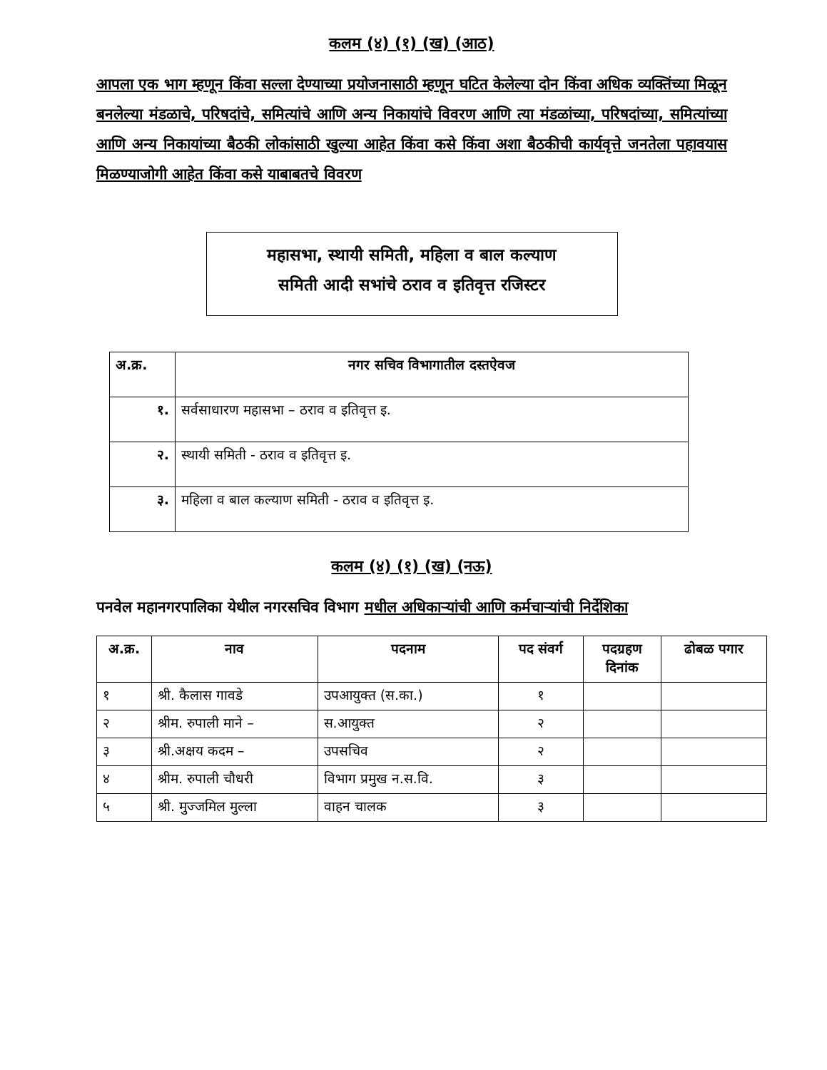कलम (४) (१) (ख) (आठ)
आपला एक भाग म्हणून किंवा सल्ला देण्याच्या प्रयोजनासाठी म्हणून घटित केलेल्या दोन किंवा अधिक व्यक्तिंच्या मिळून बनलेल्या मंडळाचे, परिषदांचे, समित्यांचे आणि अन्य निकायांचे विवरण आणि त्या मंडळांच्या, परिषदांच्या, समित्यांच्या आणि अन्य निकायांच्या बैठकी लोकांसाठी खुल्या आहेत किंवा कसे किंवा अशा बैठकीची कार्यवृत्ते जनतेला पहावयास मिळण्याजोगी आहेत किंवा कसे याबाबतचे विवरण
महासभा, स्थायी समिती, महिला व बाल कल्याण
समिती आदी सभांचे ठराव व इतिवृत्त रजिस्टर
| अ.क्र. | नगर सचिव विभागातील दस्तऐवज |
| --- | --- |
| १. | सर्वसाधारण महासभा – ठराव व इतिवृत्त इ. |
| २. | स्थायी समिती - ठराव व इतिवृत्त इ. |
| ३. | महिला व बाल कल्याण समिती - ठराव व इतिवृत्त इ. |
कलम (४) (१) (ख) (नऊ)
पनवेल महानगरपालिका येथील नगरसचिव विभाग मधील अधिकाऱ्यांची आणि कर्मचाऱ्यांची निर्देशिका
| अ.क्र. | नाव | पदनाम | पद संवर्ग | पदग्रहण दिनांक | ढोबळ पगार |
| --- | --- | --- | --- | --- | --- |
| १ | श्री. कैलास गावडे | उपआयुक्त (स.का.) | १ | | |
| २ | श्रीम. रुपाली माने – | स.आयुक्त | २ | | |
| ३ | श्री.अक्षय कदम – | उपसचिव | २ | | |
| ४ | श्रीम. रुपाली चौधरी | विभाग प्रमुख न.स.वि. | ३ | | |
| ५ | श्री. मुज्जमिल मुल्ला | वाहन चालक | ३ | | |